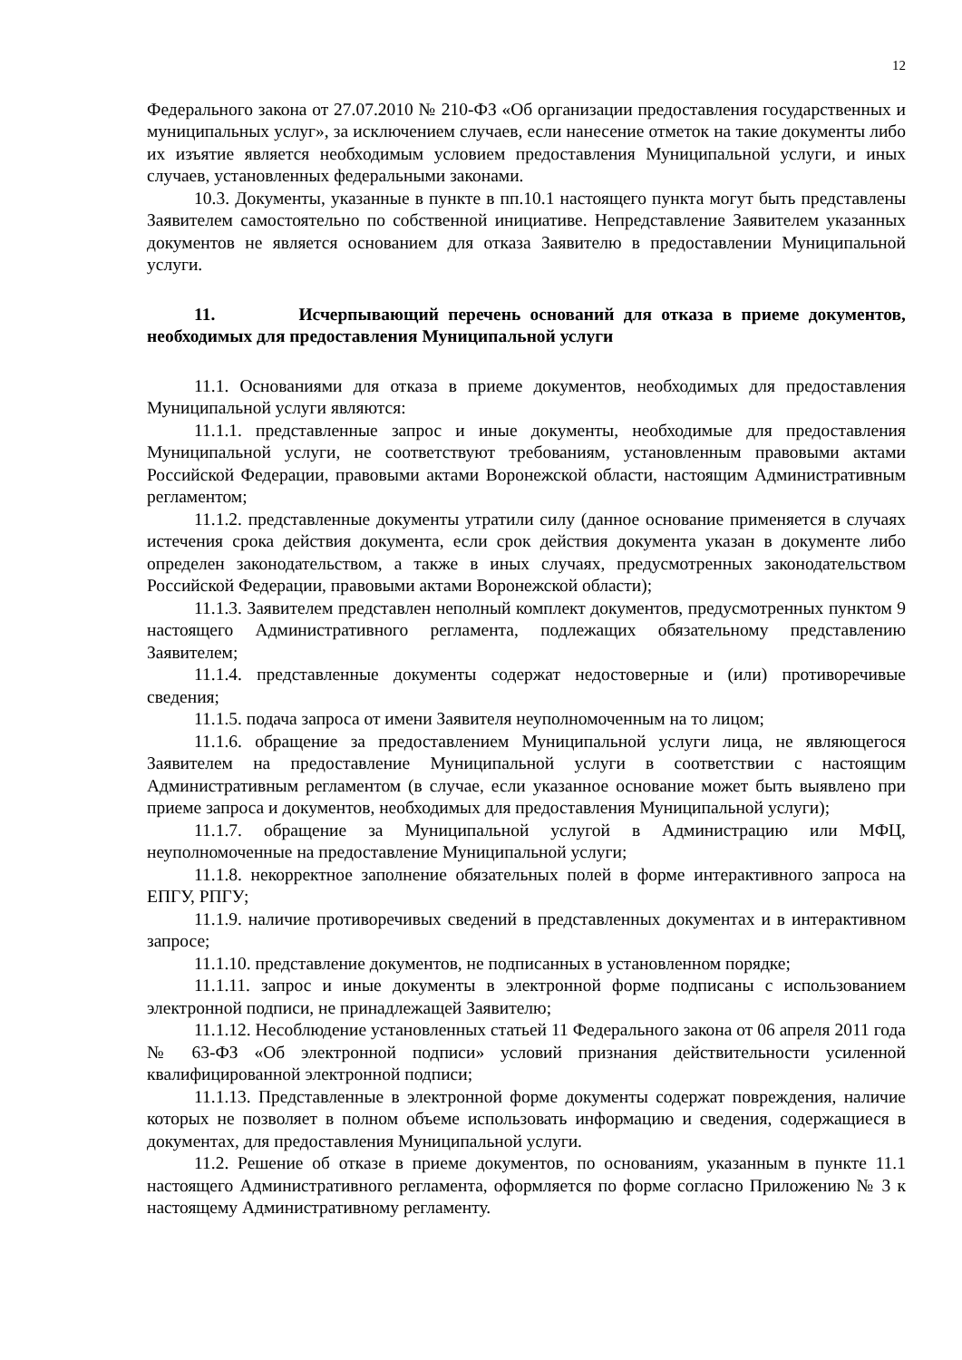12
Федерального закона от 27.07.2010 № 210-ФЗ «Об организации предоставления государственных и муниципальных услуг», за исключением случаев, если нанесение отметок на такие документы либо их изъятие является необходимым условием предоставления Муниципальной услуги, и иных случаев, установленных федеральными законами.
10.3. Документы, указанные в пункте в пп.10.1 настоящего пункта могут быть представлены Заявителем самостоятельно по собственной инициативе. Непредставление Заявителем указанных документов не является основанием для отказа Заявителю в предоставлении Муниципальной услуги.
11. Исчерпывающий перечень оснований для отказа в приеме документов, необходимых для предоставления Муниципальной услуги
11.1. Основаниями для отказа в приеме документов, необходимых для предоставления Муниципальной услуги являются:
11.1.1. представленные запрос и иные документы, необходимые для предоставления Муниципальной услуги, не соответствуют требованиям, установленным правовыми актами Российской Федерации, правовыми актами Воронежской области, настоящим Административным регламентом;
11.1.2. представленные документы утратили силу (данное основание применяется в случаях истечения срока действия документа, если срок действия документа указан в документе либо определен законодательством, а также в иных случаях, предусмотренных законодательством Российской Федерации, правовыми актами Воронежской области);
11.1.3. Заявителем представлен неполный комплект документов, предусмотренных пунктом 9 настоящего Административного регламента, подлежащих обязательному представлению Заявителем;
11.1.4. представленные документы содержат недостоверные и (или) противоречивые сведения;
11.1.5. подача запроса от имени Заявителя неуполномоченным на то лицом;
11.1.6. обращение за предоставлением Муниципальной услуги лица, не являющегося Заявителем на предоставление Муниципальной услуги в соответствии с настоящим Административным регламентом (в случае, если указанное основание может быть выявлено при приеме запроса и документов, необходимых для предоставления Муниципальной услуги);
11.1.7. обращение за Муниципальной услугой в Администрацию или МФЦ, неуполномоченные на предоставление Муниципальной услуги;
11.1.8. некорректное заполнение обязательных полей в форме интерактивного запроса на ЕПГУ, РПГУ;
11.1.9. наличие противоречивых сведений в представленных документах и в интерактивном запросе;
11.1.10. представление документов, не подписанных в установленном порядке;
11.1.11. запрос и иные документы в электронной форме подписаны с использованием электронной подписи, не принадлежащей Заявителю;
11.1.12. Несоблюдение установленных статьей 11 Федерального закона от 06 апреля 2011 года № 63-ФЗ «Об электронной подписи» условий признания действительности усиленной квалифицированной электронной подписи;
11.1.13. Представленные в электронной форме документы содержат повреждения, наличие которых не позволяет в полном объеме использовать информацию и сведения, содержащиеся в документах, для предоставления Муниципальной услуги.
11.2. Решение об отказе в приеме документов, по основаниям, указанным в пункте 11.1 настоящего Административного регламента, оформляется по форме согласно Приложению № 3 к настоящему Административному регламенту.